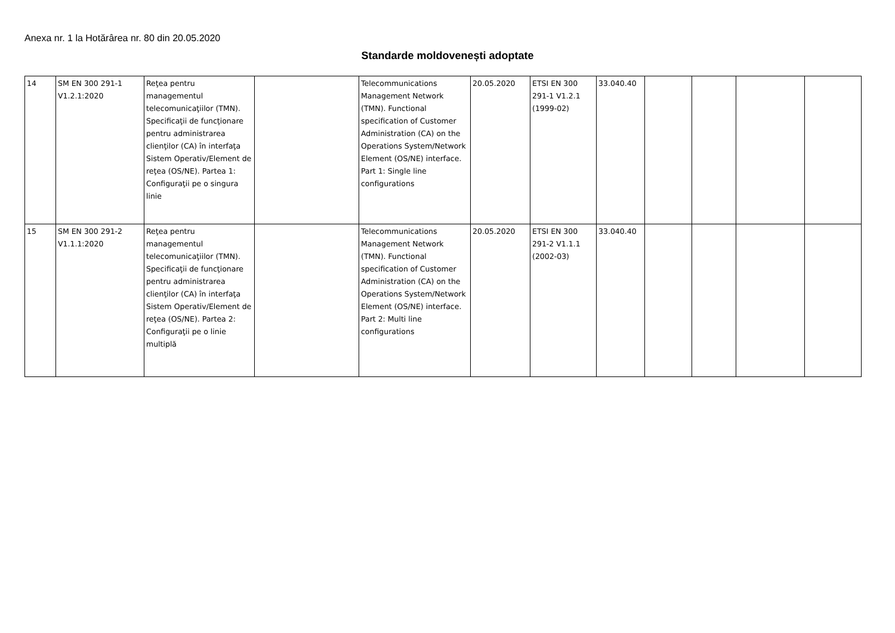Anexa nr. 1 la Hotărârea nr. 80 din 20.05.2020
Standarde moldovenești adoptate
| 14 | SM EN 300 291-1 V1.2.1:2020 | Reţea pentru managementul telecomunicaţiilor (TMN). Specificaţii de funcţionare pentru administrarea clienţilor (CA) în interfaţa Sistem Operativ/Element de reţea (OS/NE). Partea 1: Configuraţii pe o singura linie | | Telecommunications Management Network (TMN). Functional specification of Customer Administration (CA) on the Operations System/Network Element (OS/NE) interface. Part 1: Single line configurations | 20.05.2020 | ETSI EN 300 291-1 V1.2.1 (1999-02) | 33.040.40 | | | | |
| 15 | SM EN 300 291-2 V1.1.1:2020 | Reţea pentru managementul telecomunicaţiilor (TMN). Specificaţii de funcţionare pentru administrarea clienţilor (CA) în interfaţa Sistem Operativ/Element de reţea (OS/NE). Partea 2: Configuraţii pe o linie multiplă | | Telecommunications Management Network (TMN). Functional specification of Customer Administration (CA) on the Operations System/Network Element (OS/NE) interface. Part 2: Multi line configurations | 20.05.2020 | ETSI EN 300 291-2 V1.1.1 (2002-03) | 33.040.40 | | | | |